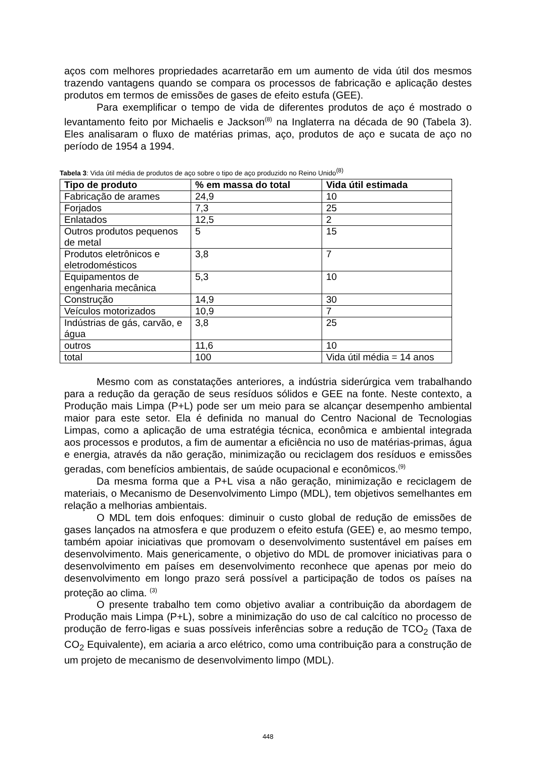aços com melhores propriedades acarretarão em um aumento de vida útil dos mesmos trazendo vantagens quando se compara os processos de fabricação e aplicação destes produtos em termos de emissões de gases de efeito estufa (GEE).
Para exemplificar o tempo de vida de diferentes produtos de aço é mostrado o levantamento feito por Michaelis e Jackson<sup>(8)</sup> na Inglaterra na década de 90 (Tabela 3). Eles analisaram o fluxo de matérias primas, aço, produtos de aço e sucata de aço no período de 1954 a 1994.
Tabela 3: Vida útil média de produtos de aço sobre o tipo de aço produzido no Reino Unido<sup>(8)</sup>
| Tipo de produto | % em massa do total | Vida útil estimada |
| --- | --- | --- |
| Fabricação de arames | 24,9 | 10 |
| Forjados | 7,3 | 25 |
| Enlatados | 12,5 | 2 |
| Outros produtos pequenos de metal | 5 | 15 |
| Produtos eletrônicos e eletrodomésticos | 3,8 | 7 |
| Equipamentos de engenharia mecânica | 5,3 | 10 |
| Construção | 14,9 | 30 |
| Veículos motorizados | 10,9 | 7 |
| Indústrias de gás, carvão, e água | 3,8 | 25 |
| outros | 11,6 | 10 |
| total | 100 | Vida útil média = 14 anos |
Mesmo com as constatações anteriores, a indústria siderúrgica vem trabalhando para a redução da geração de seus resíduos sólidos e GEE na fonte. Neste contexto, a Produção mais Limpa (P+L) pode ser um meio para se alcançar desempenho ambiental maior para este setor. Ela é definida no manual do Centro Nacional de Tecnologias Limpas, como a aplicação de uma estratégia técnica, econômica e ambiental integrada aos processos e produtos, a fim de aumentar a eficiência no uso de matérias-primas, água e energia, através da não geração, minimização ou reciclagem dos resíduos e emissões geradas, com benefícios ambientais, de saúde ocupacional e econômicos.<sup>(9)</sup>
Da mesma forma que a P+L visa a não geração, minimização e reciclagem de materiais, o Mecanismo de Desenvolvimento Limpo (MDL), tem objetivos semelhantes em relação a melhorias ambientais.
O MDL tem dois enfoques: diminuir o custo global de redução de emissões de gases lançados na atmosfera e que produzem o efeito estufa (GEE) e, ao mesmo tempo, também apoiar iniciativas que promovam o desenvolvimento sustentável em países em desenvolvimento. Mais genericamente, o objetivo do MDL de promover iniciativas para o desenvolvimento em países em desenvolvimento reconhece que apenas por meio do desenvolvimento em longo prazo será possível a participação de todos os países na proteção ao clima. <sup>(3)</sup>
O presente trabalho tem como objetivo avaliar a contribuição da abordagem de Produção mais Limpa (P+L), sobre a minimização do uso de cal calcítico no processo de produção de ferro-ligas e suas possíveis inferências sobre a redução de TCO<sub>2</sub> (Taxa de CO<sub>2</sub> Equivalente), em aciaria a arco elétrico, como uma contribuição para a construção de um projeto de mecanismo de desenvolvimento limpo (MDL).
448